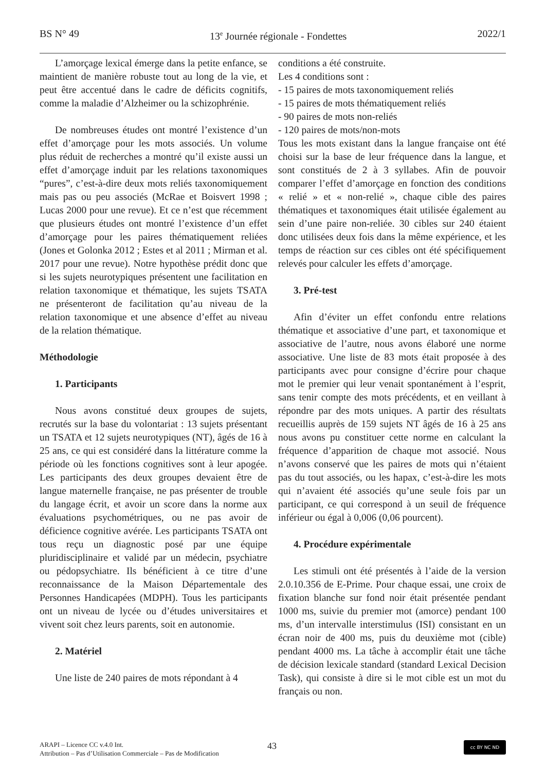BS N° 49 13<sup>e</sup> Journée régionale - Fondettes 2022/1
L’amorçage lexical émerge dans la petite enfance, se maintient de manière robuste tout au long de la vie, et peut être accentué dans le cadre de déficits cognitifs, comme la maladie d’Alzheimer ou la schizophrénie.
De nombreuses études ont montré l’existence d’un effet d’amorçage pour les mots associés. Un volume plus réduit de recherches a montré qu’il existe aussi un effet d’amorçage induit par les relations taxonomiques “pures”, c’est-à-dire deux mots reliés taxonomiquement mais pas ou peu associés (McRae et Boisvert 1998 ; Lucas 2000 pour une revue). Et ce n’est que récemment que plusieurs études ont montré l’existence d’un effet d’amorçage pour les paires thématiquement reliées (Jones et Golonka 2012 ; Estes et al 2011 ; Mirman et al. 2017 pour une revue). Notre hypothèse prédit donc que si les sujets neurotypiques présentent une facilitation en relation taxonomique et thématique, les sujets TSATA ne présenteront de facilitation qu’au niveau de la relation taxonomique et une absence d’effet au niveau de la relation thématique.
Méthodologie
1. Participants
Nous avons constitué deux groupes de sujets, recrutés sur la base du volontariat : 13 sujets présentant un TSATA et 12 sujets neurotypiques (NT), âgés de 16 à 25 ans, ce qui est considéré dans la littérature comme la période où les fonctions cognitives sont à leur apogée. Les participants des deux groupes devaient être de langue maternelle française, ne pas présenter de trouble du langage écrit, et avoir un score dans la norme aux évaluations psychométriques, ou ne pas avoir de déficience cognitive avérée. Les participants TSATA ont tous reçu un diagnostic posé par une équipe pluridisciplinaire et validé par un médecin, psychiatre ou pédopsychiatre. Ils bénéficient à ce titre d’une reconnaissance de la Maison Départementale des Personnes Handicapées (MDPH). Tous les participants ont un niveau de lycée ou d’études universitaires et vivent soit chez leurs parents, soit en autonomie.
2. Matériel
Une liste de 240 paires de mots répondant à 4
conditions a été construite.
Les 4 conditions sont :
- 15 paires de mots taxonomiquement reliés
- 15 paires de mots thématiquement reliés
- 90 paires de mots non-reliés
- 120 paires de mots/non-mots
Tous les mots existant dans la langue française ont été choisi sur la base de leur fréquence dans la langue, et sont constitués de 2 à 3 syllabes. Afin de pouvoir comparer l’effet d’amorçage en fonction des conditions « relié » et « non-relié », chaque cible des paires thématiques et taxonomiques était utilisée également au sein d’une paire non-reliée. 30 cibles sur 240 étaient donc utilisées deux fois dans la même expérience, et les temps de réaction sur ces cibles ont été spécifiquement relevés pour calculer les effets d’amorçage.
3. Pré-test
Afin d’éviter un effet confondu entre relations thématique et associative d’une part, et taxonomique et associative de l’autre, nous avons élaboré une norme associative. Une liste de 83 mots était proposée à des participants avec pour consigne d’écrire pour chaque mot le premier qui leur venait spontanément à l’esprit, sans tenir compte des mots précédents, et en veillant à répondre par des mots uniques. A partir des résultats recueillis auprès de 159 sujets NT âgés de 16 à 25 ans nous avons pu constituer cette norme en calculant la fréquence d’apparition de chaque mot associé. Nous n’avons conservé que les paires de mots qui n’étaient pas du tout associés, ou les hapax, c’est-à-dire les mots qui n’avaient été associés qu’une seule fois par un participant, ce qui correspond à un seuil de fréquence inférieur ou égal à 0,006 (0,06 pourcent).
4. Procédure expérimentale
Les stimuli ont été présentés à l’aide de la version 2.0.10.356 de E-Prime. Pour chaque essai, une croix de fixation blanche sur fond noir était présentée pendant 1000 ms, suivie du premier mot (amorce) pendant 100 ms, d’un intervalle interstimulus (ISI) consistant en un écran noir de 400 ms, puis du deuxième mot (cible) pendant 4000 ms. La tâche à accomplir était une tâche de décision lexicale standard (standard Lexical Decision Task), qui consiste à dire si le mot cible est un mot du français ou non.
ARAPI – Licence CC v.4.0 Int.
Attribution – Pas d’Utilisation Commerciale – Pas de Modification
43 cc BY NC ND